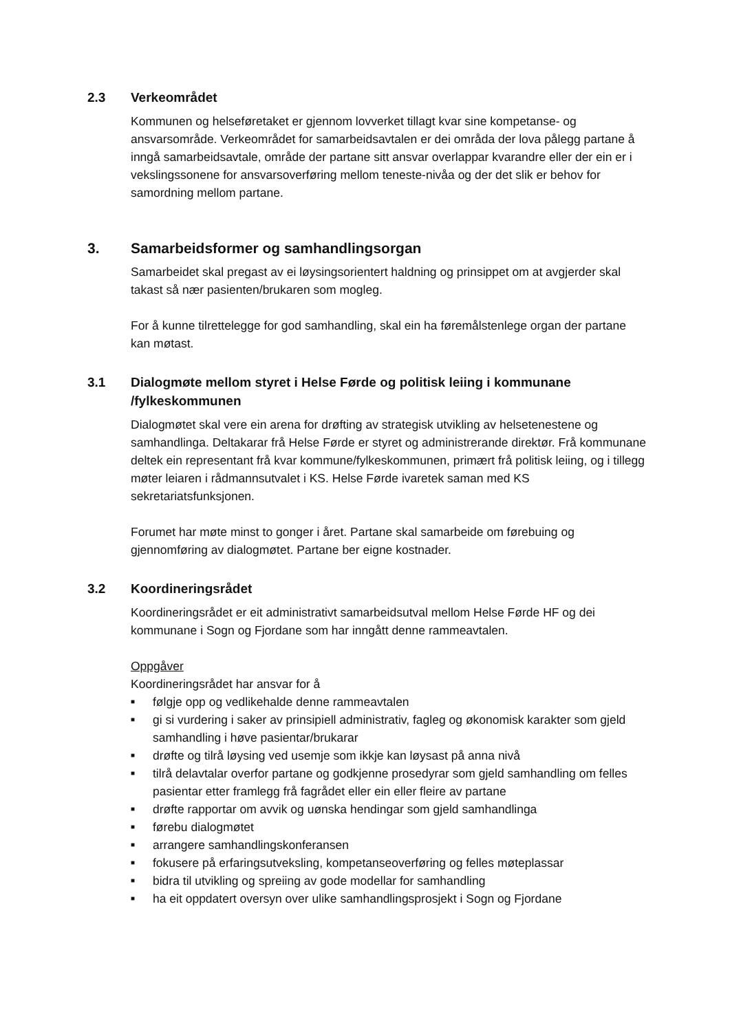2.3 Verkeområdet
Kommunen og helseføretaket er gjennom lovverket tillagt kvar sine kompetanse- og ansvarsområde. Verkeområdet for samarbeidsavtalen er dei områda der lova pålegg partane å inngå samarbeidsavtale, område der partane sitt ansvar overlappar kvarandre eller der ein er i vekslingssonene for ansvarsoverføring mellom teneste-nivåa og der det slik er behov for samordning mellom partane.
3. Samarbeidsformer og samhandlingsorgan
Samarbeidet skal pregast av ei løysingsorientert haldning og prinsippet om at avgjerder skal takast så nær pasienten/brukaren som mogleg.
For å kunne tilrettelegge for god samhandling, skal ein ha føremålstenlege organ der partane kan møtast.
3.1 Dialogmøte mellom styret i Helse Førde og politisk leiing i kommunane /fylkeskommunen
Dialogmøtet skal vere ein arena for drøfting av strategisk utvikling av helsetenestene og samhandlinga. Deltakarar frå Helse Førde er styret og administrerande direktør. Frå kommunane deltek ein representant frå kvar kommune/fylkeskommunen, primært frå politisk leiing, og i tillegg møter leiaren i rådmannsutvalet i KS. Helse Førde ivaretek saman med KS sekretariatsfunksjonen.
Forumet har møte minst to gonger i året. Partane skal samarbeide om førebuing og gjennomføring av dialogmøtet. Partane ber eigne kostnader.
3.2 Koordineringsrådet
Koordineringsrådet er eit administrativt samarbeidsutval mellom Helse Førde HF og dei kommunane i Sogn og Fjordane som har inngått denne rammeavtalen.
Oppgåver
Koordineringsrådet har ansvar for å
■ følgje opp og vedlikehalde denne rammeavtalen
■ gi si vurdering i saker av prinsipiell administrativ, fagleg og økonomisk karakter som gjeld samhandling i høve pasientar/brukarar
■ drøfte og tilrå løysing ved usemje som ikkje kan løysast på anna nivå
■ tilrå delavtalar overfor partane og godkjenne prosedyrar som gjeld samhandling om felles pasientar etter framlegg frå fagrådet eller ein eller fleire av partane
■ drøfte rapportar om avvik og uønska hendingar som gjeld samhandlinga
■ førebu dialogmøtet
■ arrangere samhandlingskonferansen
■ fokusere på erfaringsutveksling, kompetanseoverføring og felles møteplassar
■ bidra til utvikling og spreiing av gode modellar for samhandling
■ ha eit oppdatert oversyn over ulike samhandlingsprosjekt i Sogn og Fjordane